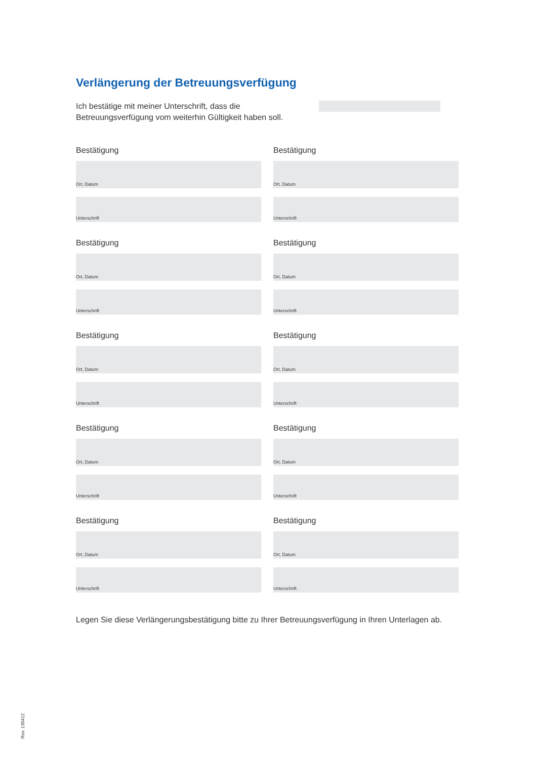Verlängerung der Betreuungsverfügung
Ich bestätige mit meiner Unterschrift, dass die Betreuungsverfügung vom weiterhin Gültigkeit haben soll.
Bestätigung
Ort, Datum
Unterschrift
Bestätigung
Ort, Datum
Unterschrift
Bestätigung
Ort, Datum
Unterschrift
Bestätigung
Ort, Datum
Unterschrift
Bestätigung
Ort, Datum
Unterschrift
Bestätigung
Ort, Datum
Unterschrift
Bestätigung
Ort, Datum
Unterschrift
Bestätigung
Ort, Datum
Unterschrift
Bestätigung
Ort, Datum
Unterschrift
Bestätigung
Ort, Datum
Unterschrift
Legen Sie diese Verlängerungsbestätigung bitte zu Ihrer Betreuungsverfügung in Ihren Unterlagen ab.
Rev. 130412